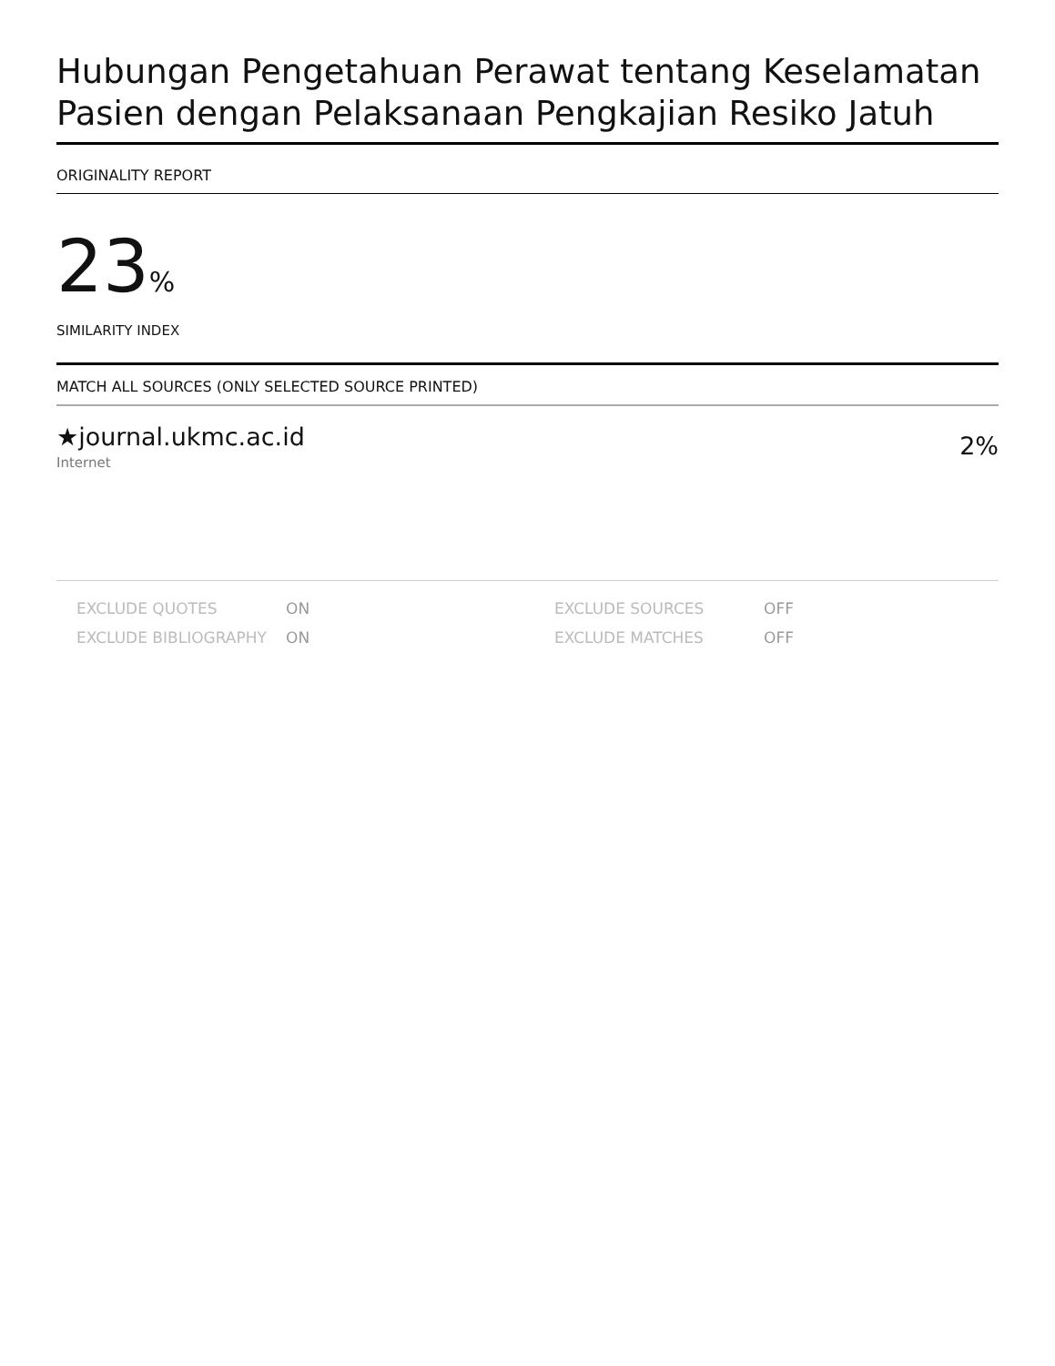Hubungan Pengetahuan Perawat tentang Keselamatan Pasien dengan Pelaksanaan Pengkajian Resiko Jatuh
ORIGINALITY REPORT
23%
SIMILARITY INDEX
MATCH ALL SOURCES (ONLY SELECTED SOURCE PRINTED)
★journal.ukmc.ac.id
Internet
2%
| EXCLUDE QUOTES | ON | EXCLUDE SOURCES | OFF |
| EXCLUDE BIBLIOGRAPHY | ON | EXCLUDE MATCHES | OFF |